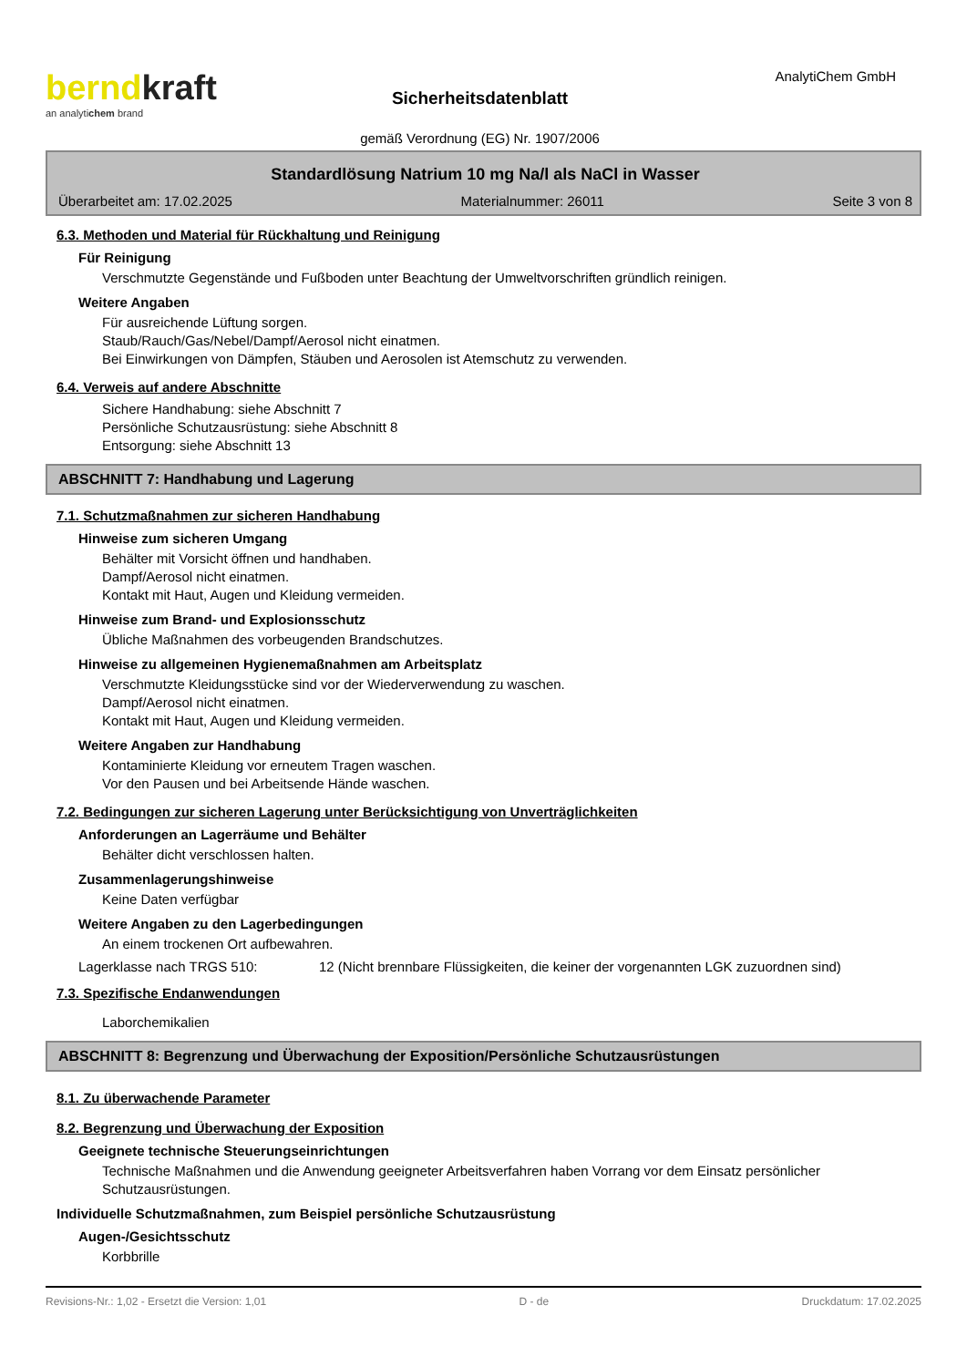berndkraft
an analytichem brand
Sicherheitsdatenblatt
gemäß Verordnung (EG) Nr. 1907/2006
AnalytiChem GmbH
Standardlösung Natrium 10 mg Na/l als NaCl in Wasser
Überarbeitet am: 17.02.2025 Materialnummer: 26011 Seite 3 von 8
6.3. Methoden und Material für Rückhaltung und Reinigung
Für Reinigung
Verschmutzte Gegenstände und Fußboden unter Beachtung der Umweltvorschriften gründlich reinigen.
Weitere Angaben
Für ausreichende Lüftung sorgen.
Staub/Rauch/Gas/Nebel/Dampf/Aerosol nicht einatmen.
Bei Einwirkungen von Dämpfen, Stäuben und Aerosolen ist Atemschutz zu verwenden.
6.4. Verweis auf andere Abschnitte
Sichere Handhabung: siehe Abschnitt 7
Persönliche Schutzausrüstung: siehe Abschnitt 8
Entsorgung: siehe Abschnitt 13
ABSCHNITT 7: Handhabung und Lagerung
7.1. Schutzmaßnahmen zur sicheren Handhabung
Hinweise zum sicheren Umgang
Behälter mit Vorsicht öffnen und handhaben.
Dampf/Aerosol nicht einatmen.
Kontakt mit Haut, Augen und Kleidung vermeiden.
Hinweise zum Brand- und Explosionsschutz
Übliche Maßnahmen des vorbeugenden Brandschutzes.
Hinweise zu allgemeinen Hygienemaßnahmen am Arbeitsplatz
Verschmutzte Kleidungsstücke sind vor der Wiederverwendung zu waschen.
Dampf/Aerosol nicht einatmen.
Kontakt mit Haut, Augen und Kleidung vermeiden.
Weitere Angaben zur Handhabung
Kontaminierte Kleidung vor erneutem Tragen waschen.
Vor den Pausen und bei Arbeitsende Hände waschen.
7.2. Bedingungen zur sicheren Lagerung unter Berücksichtigung von Unverträglichkeiten
Anforderungen an Lagerräume und Behälter
Behälter dicht verschlossen halten.
Zusammenlagerungshinweise
Keine Daten verfügbar
Weitere Angaben zu den Lagerbedingungen
An einem trockenen Ort aufbewahren.
Lagerklasse nach TRGS 510: 12 (Nicht brennbare Flüssigkeiten, die keiner der vorgenannten LGK zuzuordnen sind)
7.3. Spezifische Endanwendungen
Laborchemikalien
ABSCHNITT 8: Begrenzung und Überwachung der Exposition/Persönliche Schutzausrüstungen
8.1. Zu überwachende Parameter
8.2. Begrenzung und Überwachung der Exposition
Geeignete technische Steuerungseinrichtungen
Technische Maßnahmen und die Anwendung geeigneter Arbeitsverfahren haben Vorrang vor dem Einsatz persönlicher Schutzausrüstungen.
Individuelle Schutzmaßnahmen, zum Beispiel persönliche Schutzausrüstung
Augen-/Gesichtsschutz
Korbbrille
Revisions-Nr.: 1,02 - Ersetzt die Version: 1,01 D - de Druckdatum: 17.02.2025